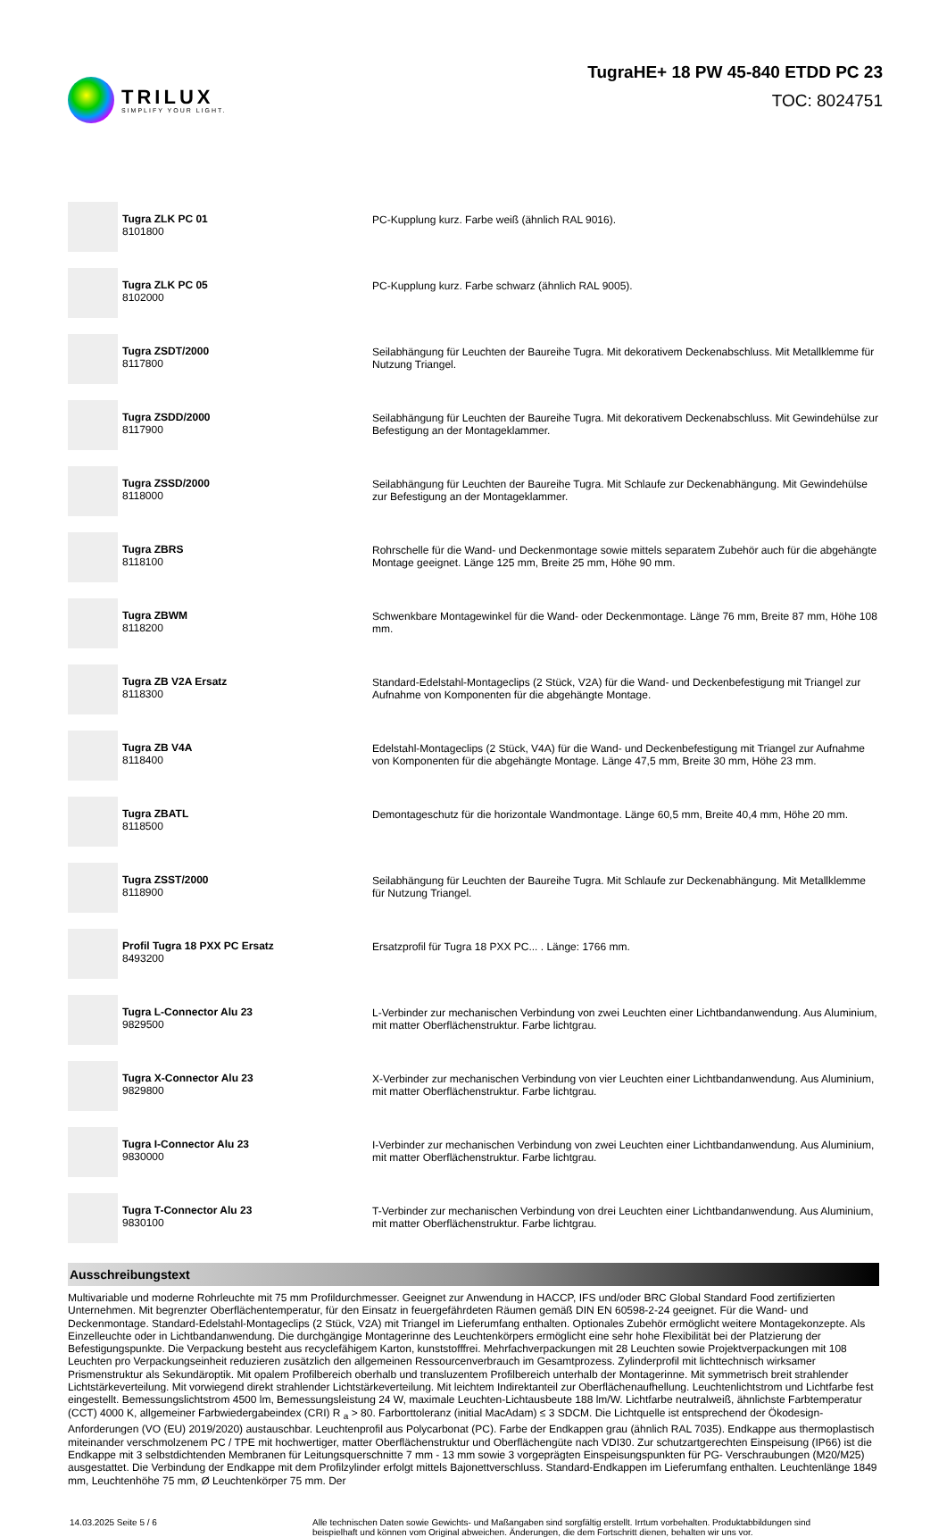TRILUX
SIMPLIFY YOUR LIGHT.
TugraHE+ 18 PW 45-840 ETDD PC 23
TOC: 8024751
| | Tugra ZLK PC 01 8101800 | PC-Kupplung kurz. Farbe weiß (ähnlich RAL 9016). |
| | Tugra ZLK PC 05 8102000 | PC-Kupplung kurz. Farbe schwarz (ähnlich RAL 9005). |
| | Tugra ZSDT/2000 8117800 | Seilabhängung für Leuchten der Baureihe Tugra. Mit dekorativem Deckenabschluss. Mit Metallklemme für Nutzung Triangel. |
| | Tugra ZSDD/2000 8117900 | Seilabhängung für Leuchten der Baureihe Tugra. Mit dekorativem Deckenabschluss. Mit Gewindehülse zur Befestigung an der Montageklammer. |
| | Tugra ZSSD/2000 8118000 | Seilabhängung für Leuchten der Baureihe Tugra. Mit Schlaufe zur Deckenabhängung. Mit Gewindehülse zur Befestigung an der Montageklammer. |
| | Tugra ZBRS 8118100 | Rohrschelle für die Wand- und Deckenmontage sowie mittels separatem Zubehör auch für die abgehängte Montage geeignet. Länge 125 mm, Breite 25 mm, Höhe 90 mm. |
| | Tugra ZBWM 8118200 | Schwenkbare Montagewinkel für die Wand- oder Deckenmontage. Länge 76 mm, Breite 87 mm, Höhe 108 mm. |
| | Tugra ZB V2A Ersatz 8118300 | Standard-Edelstahl-Montageclips (2 Stück, V2A) für die Wand- und Deckenbefestigung mit Triangel zur Aufnahme von Komponenten für die abgehängte Montage. |
| | Tugra ZB V4A 8118400 | Edelstahl-Montageclips (2 Stück, V4A) für die Wand- und Deckenbefestigung mit Triangel zur Aufnahme von Komponenten für die abgehängte Montage. Länge 47,5 mm, Breite 30 mm, Höhe 23 mm. |
| | Tugra ZBATL 8118500 | Demontageschutz für die horizontale Wandmontage. Länge 60,5 mm, Breite 40,4 mm, Höhe 20 mm. |
| | Tugra ZSST/2000 8118900 | Seilabhängung für Leuchten der Baureihe Tugra. Mit Schlaufe zur Deckenabhängung. Mit Metallklemme für Nutzung Triangel. |
| | Profil Tugra 18 PXX PC Ersatz 8493200 | Ersatzprofil für Tugra 18 PXX PC... . Länge: 1766 mm. |
| | Tugra L-Connector Alu 23 9829500 | L-Verbinder zur mechanischen Verbindung von zwei Leuchten einer Lichtbandanwendung. Aus Aluminium, mit matter Oberflächenstruktur. Farbe lichtgrau. |
| | Tugra X-Connector Alu 23 9829800 | X-Verbinder zur mechanischen Verbindung von vier Leuchten einer Lichtbandanwendung. Aus Aluminium, mit matter Oberflächenstruktur. Farbe lichtgrau. |
| | Tugra I-Connector Alu 23 9830000 | I-Verbinder zur mechanischen Verbindung von zwei Leuchten einer Lichtbandanwendung. Aus Aluminium, mit matter Oberflächenstruktur. Farbe lichtgrau. |
| | Tugra T-Connector Alu 23 9830100 | T-Verbinder zur mechanischen Verbindung von drei Leuchten einer Lichtbandanwendung. Aus Aluminium, mit matter Oberflächenstruktur. Farbe lichtgrau. |
Ausschreibungstext
Multivariable und moderne Rohrleuchte mit 75 mm Profildurchmesser. Geeignet zur Anwendung in HACCP, IFS und/oder BRC Global Standard Food zertifizierten Unternehmen. Mit begrenzter Oberflächentemperatur, für den Einsatz in feuergefährdeten Räumen gemäß DIN EN 60598-2-24 geeignet. Für die Wand- und Deckenmontage. Standard-Edelstahl-Montageclips (2 Stück, V2A) mit Triangel im Lieferumfang enthalten. Optionales Zubehör ermöglicht weitere Montagekonzepte. Als Einzelleuchte oder in Lichtbandanwendung. Die durchgängige Montagerinne des Leuchtenkörpers ermöglicht eine sehr hohe Flexibilität bei der Platzierung der Befestigungspunkte. Die Verpackung besteht aus recyclefähigem Karton, kunststofffrei. Mehrfachverpackungen mit 28 Leuchten sowie Projektverpackungen mit 108 Leuchten pro Verpackungseinheit reduzieren zusätzlich den allgemeinen Ressourcenverbrauch im Gesamtprozess. Zylinderprofil mit lichttechnisch wirksamer Prismenstruktur als Sekundäroptik. Mit opalem Profilbereich oberhalb und transluzentem Profilbereich unterhalb der Montagerinne. Mit symmetrisch breit strahlender Lichtstärkeverteilung. Mit vorwiegend direkt strahlender Lichtstärkeverteilung. Mit leichtem Indirektanteil zur Oberflächenaufhellung. Leuchtenlichtstrom und Lichtfarbe fest eingestellt. Bemessungslichtstrom 4500 lm, Bemessungsleistung 24 W, maximale Leuchten-Lichtausbeute 188 lm/W. Lichtfarbe neutralweiß, ähnlichste Farbtemperatur (CCT) 4000 K, allgemeiner Farbwiedergabeindex (CRI) R <sub>a</sub> > 80. Farborttoleranz (initial MacAdam) ≤ 3 SDCM. Die Lichtquelle ist entsprechend der Ökodesign-Anforderungen (VO (EU) 2019/2020) austauschbar. Leuchtenprofil aus Polycarbonat (PC). Farbe der Endkappen grau (ähnlich RAL 7035). Endkappe aus thermoplastisch miteinander verschmolzenem PC / TPE mit hochwertiger, matter Oberflächenstruktur und Oberflächengüte nach VDI30. Zur schutzartgerechten Einspeisung (IP66) ist die Endkappe mit 3 selbstdichtenden Membranen für Leitungsquerschnitte 7 mm - 13 mm sowie 3 vorgeprägten Einspeisungspunkten für PG- Verschraubungen (M20/M25) ausgestattet. Die Verbindung der Endkappe mit dem Profilzylinder erfolgt mittels Bajonettverschluss. Standard-Endkappen im Lieferumfang enthalten. Leuchtenlänge 1849 mm, Leuchtenhöhe 75 mm, Ø Leuchtenkörper 75 mm. Der
14.03.2025 Seite 5 / 6 Alle technischen Daten sowie Gewichts- und Maßangaben sind sorgfältig erstellt. Irrtum vorbehalten. Produktabbildungen sind beispielhaft und können vom Original abweichen. Änderungen, die dem Fortschritt dienen, behalten wir uns vor.